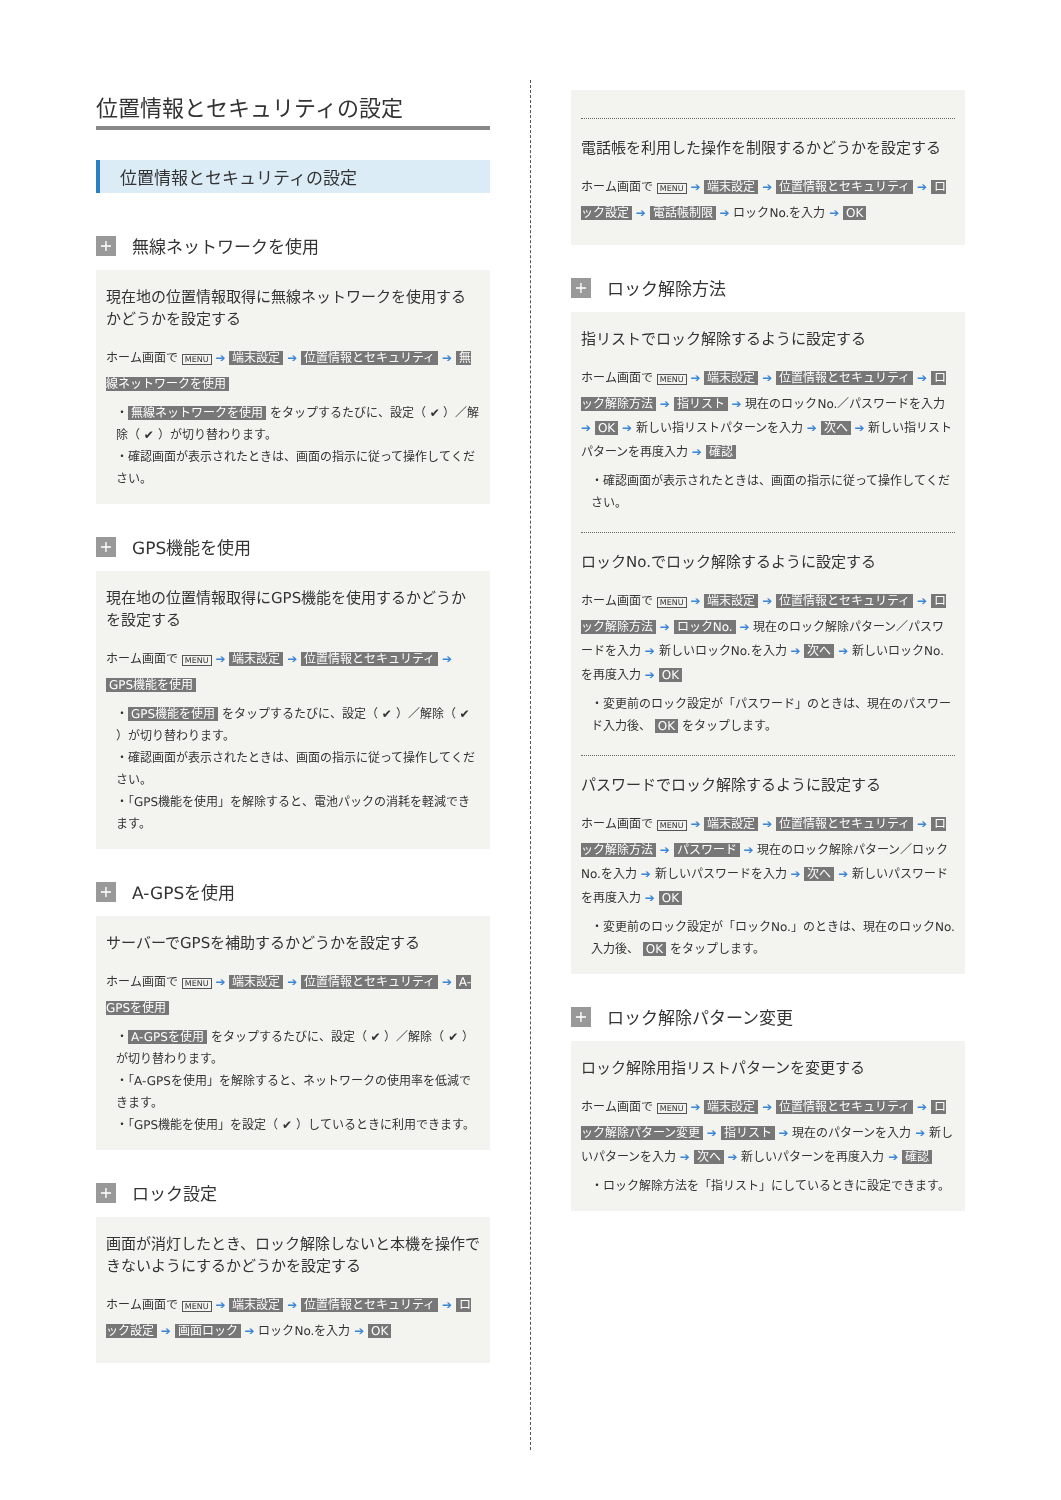位置情報とセキュリティの設定
位置情報とセキュリティの設定
+ 無線ネットワークを使用
現在地の位置情報取得に無線ネットワークを使用するかどうかを設定する
ホーム画面で MENU ➔ 端末設定 ➔ 位置情報とセキュリティ ➔ 無線ネットワークを使用
・ 無線ネットワークを使用 をタップするたびに、設定（ ✔ ）／解除（ ✔ ）が切り替わります。
・確認画面が表示されたときは、画面の指示に従って操作してください。
+ GPS機能を使用
現在地の位置情報取得にGPS機能を使用するかどうかを設定する
ホーム画面で MENU ➔ 端末設定 ➔ 位置情報とセキュリティ ➔ GPS機能を使用
・ GPS機能を使用 をタップするたびに、設定（ ✔ ）／解除（ ✔ ）が切り替わります。
・確認画面が表示されたときは、画面の指示に従って操作してください。
・「GPS機能を使用」を解除すると、電池パックの消耗を軽減できます。
+ A-GPSを使用
サーバーでGPSを補助するかどうかを設定する
ホーム画面で MENU ➔ 端末設定 ➔ 位置情報とセキュリティ ➔ A-GPSを使用
・ A-GPSを使用 をタップするたびに、設定（ ✔ ）／解除（ ✔ ）が切り替わります。
・「A-GPSを使用」を解除すると、ネットワークの使用率を低減できます。
・「GPS機能を使用」を設定（ ✔ ）しているときに利用できます。
+ ロック設定
画面が消灯したとき、ロック解除しないと本機を操作できないようにするかどうかを設定する
ホーム画面で MENU ➔ 端末設定 ➔ 位置情報とセキュリティ ➔ ロック設定 ➔ 画面ロック ➔ ロックNo.を入力 ➔ OK
電話帳を利用した操作を制限するかどうかを設定する
ホーム画面で MENU ➔ 端末設定 ➔ 位置情報とセキュリティ ➔ ロック設定 ➔ 電話帳制限 ➔ ロックNo.を入力 ➔ OK
+ ロック解除方法
指リストでロック解除するように設定する
ホーム画面で MENU ➔ 端末設定 ➔ 位置情報とセキュリティ ➔ ロック解除方法 ➔ 指リスト ➔ 現在のロックNo.／パスワードを入力 ➔ OK ➔ 新しい指リストパターンを入力 ➔ 次へ ➔ 新しい指リストパターンを再度入力 ➔ 確認
・確認画面が表示されたときは、画面の指示に従って操作してください。
ロックNo.でロック解除するように設定する
ホーム画面で MENU ➔ 端末設定 ➔ 位置情報とセキュリティ ➔ ロック解除方法 ➔ ロックNo. ➔ 現在のロック解除パターン／パスワードを入力 ➔ 新しいロックNo.を入力 ➔ 次へ ➔ 新しいロックNo.を再度入力 ➔ OK
・変更前のロック設定が「パスワード」のときは、現在のパスワード入力後、 OK をタップします。
パスワードでロック解除するように設定する
ホーム画面で MENU ➔ 端末設定 ➔ 位置情報とセキュリティ ➔ ロック解除方法 ➔ パスワード ➔ 現在のロック解除パターン／ロックNo.を入力 ➔ 新しいパスワードを入力 ➔ 次へ ➔ 新しいパスワードを再度入力 ➔ OK
・変更前のロック設定が「ロックNo.」のときは、現在のロックNo.入力後、 OK をタップします。
+ ロック解除パターン変更
ロック解除用指リストパターンを変更する
ホーム画面で MENU ➔ 端末設定 ➔ 位置情報とセキュリティ ➔ ロック解除パターン変更 ➔ 指リスト ➔ 現在のパターンを入力 ➔ 新しいパターンを入力 ➔ 次へ ➔ 新しいパターンを再度入力 ➔ 確認
・ロック解除方法を「指リスト」にしているときに設定できます。